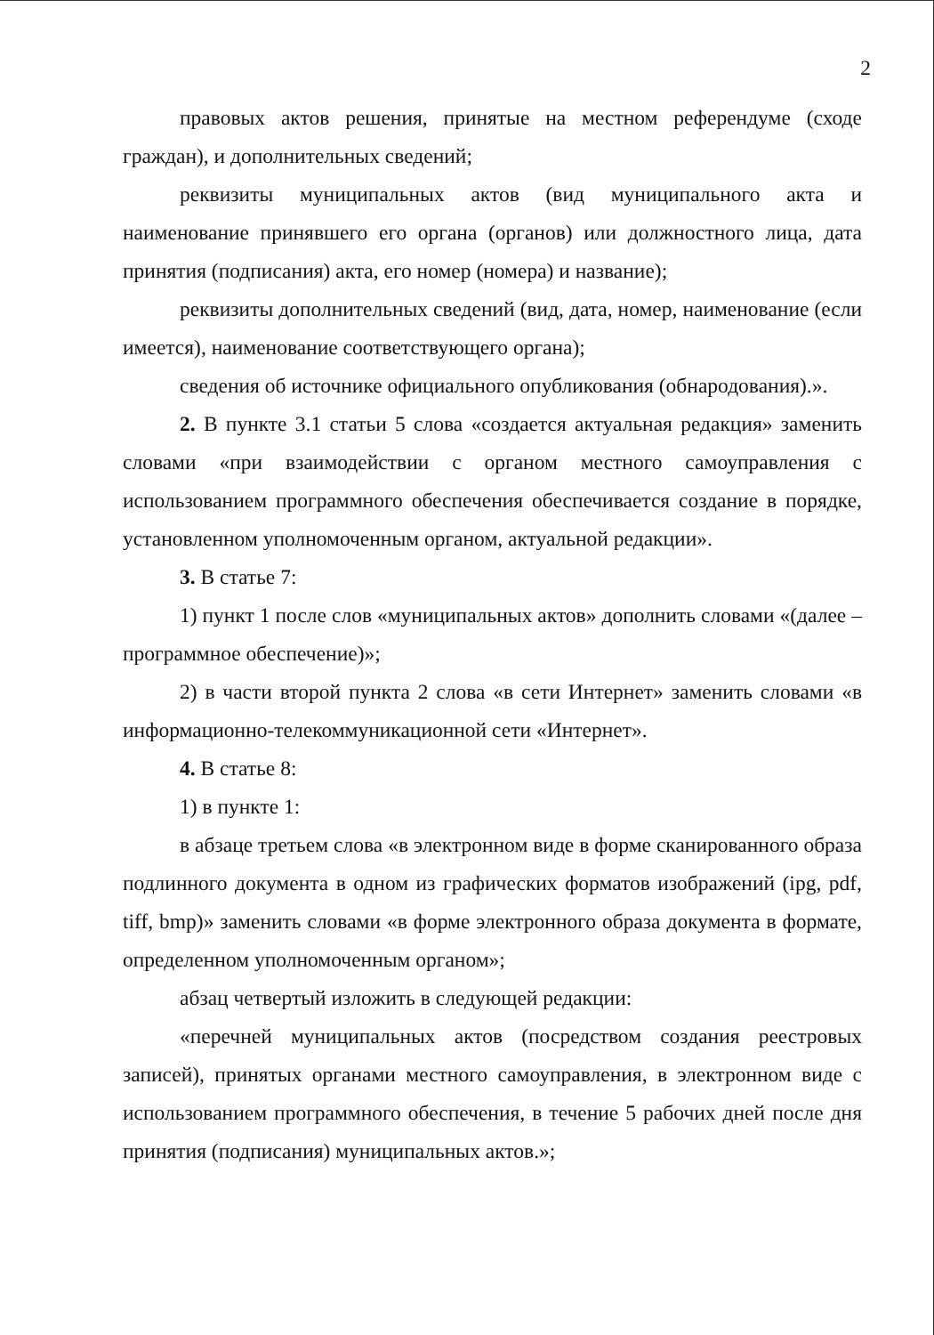2
правовых актов решения, принятые на местном референдуме (сходе граждан), и дополнительных сведений;
реквизиты муниципальных актов (вид муниципального акта и наименование принявшего его органа (органов) или должностного лица, дата принятия (подписания) акта, его номер (номера) и название);
реквизиты дополнительных сведений (вид, дата, номер, наименование (если имеется), наименование соответствующего органа);
сведения об источнике официального опубликования (обнародования).».
2. В пункте 3.1 статьи 5 слова «создается актуальная редакция» заменить словами «при взаимодействии с органом местного самоуправления с использованием программного обеспечения обеспечивается создание в порядке, установленном уполномоченным органом, актуальной редакции».
3. В статье 7:
1) пункт 1 после слов «муниципальных актов» дополнить словами «(далее – программное обеспечение)»;
2) в части второй пункта 2 слова «в сети Интернет» заменить словами «в информационно-телекоммуникационной сети «Интернет».
4. В статье 8:
1) в пункте 1:
в абзаце третьем слова «в электронном виде в форме сканированного образа подлинного документа в одном из графических форматов изображений (ipg, pdf, tiff, bmp)» заменить словами «в форме электронного образа документа в формате, определенном уполномоченным органом»;
абзац четвертый изложить в следующей редакции:
«перечней муниципальных актов (посредством создания реестровых записей), принятых органами местного самоуправления, в электронном виде с использованием программного обеспечения, в течение 5 рабочих дней после дня принятия (подписания) муниципальных актов.»;